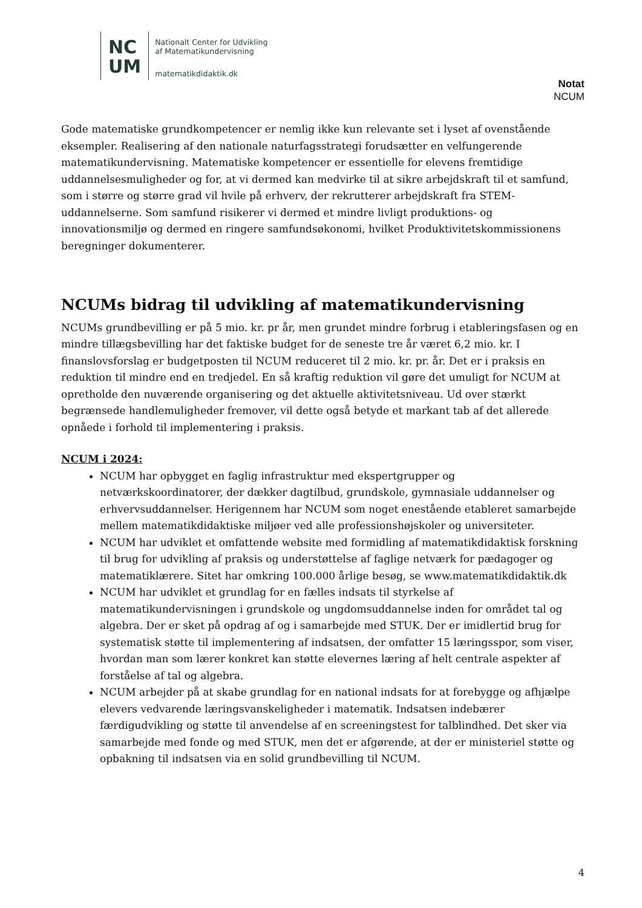NC
UM
Nationalt Center for Udvikling
af Matematikundervisning
matematikdidaktik.dk
Notat
NCUM
Gode matematiske grundkompetencer er nemlig ikke kun relevante set i lyset af ovenstående eksempler. Realisering af den nationale naturfagsstrategi forudsætter en velfungerende matematikundervisning. Matematiske kompetencer er essentielle for elevens fremtidige uddannelsesmuligheder og for, at vi dermed kan medvirke til at sikre arbejdskraft til et samfund, som i større og større grad vil hvile på erhverv, der rekrutterer arbejdskraft fra STEM-uddannelserne. Som samfund risikerer vi dermed et mindre livligt produktions- og innovationsmiljø og dermed en ringere samfundsøkonomi, hvilket Produktivitetskommissionens beregninger dokumenterer.
NCUMs bidrag til udvikling af matematikundervisning
NCUMs grundbevilling er på 5 mio. kr. pr år, men grundet mindre forbrug i etableringsfasen og en mindre tillægsbevilling har det faktiske budget for de seneste tre år været 6,2 mio. kr. I finanslovsforslag er budgetposten til NCUM reduceret til 2 mio. kr. pr. år. Det er i praksis en reduktion til mindre end en tredjedel. En så kraftig reduktion vil gøre det umuligt for NCUM at opretholde den nuværende organisering og det aktuelle aktivitetsniveau. Ud over stærkt begrænsede handlemuligheder fremover, vil dette også betyde et markant tab af det allerede opnåede i forhold til implementering i praksis.
NCUM i 2024:
NCUM har opbygget en faglig infrastruktur med ekspertgrupper og netværkskoordinatorer, der dækker dagtilbud, grundskole, gymnasiale uddannelser og erhvervsuddannelser. Herigennem har NCUM som noget enestående etableret samarbejde mellem matematikdidaktiske miljøer ved alle professionshøjskoler og universiteter.
NCUM har udviklet et omfattende website med formidling af matematikdidaktisk forskning til brug for udvikling af praksis og understøttelse af faglige netværk for pædagoger og matematiklærere. Sitet har omkring 100.000 årlige besøg, se www.matematikdidaktik.dk
NCUM har udviklet et grundlag for en fælles indsats til styrkelse af matematikundervisningen i grundskole og ungdomsuddannelse inden for området tal og algebra. Der er sket på opdrag af og i samarbejde med STUK. Der er imidlertid brug for systematisk støtte til implementering af indsatsen, der omfatter 15 læringsspor, som viser, hvordan man som lærer konkret kan støtte elevernes læring af helt centrale aspekter af forståelse af tal og algebra.
NCUM arbejder på at skabe grundlag for en national indsats for at forebygge og afhjælpe elevers vedvarende læringsvanskeligheder i matematik. Indsatsen indebærer færdigudvikling og støtte til anvendelse af en screeningstest for talblindhed. Det sker via samarbejde med fonde og med STUK, men det er afgørende, at der er ministeriel støtte og opbakning til indsatsen via en solid grundbevilling til NCUM.
4